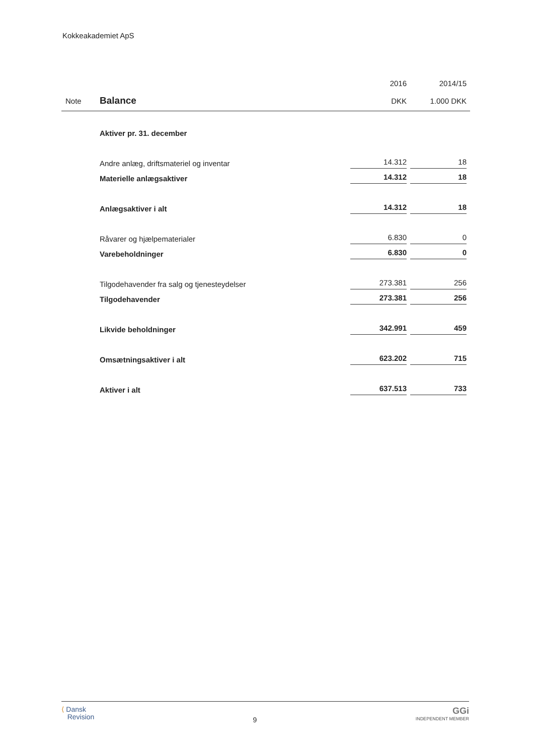Kokkeakademiet ApS
| | | 2016 | 2014/15 |
| Note | Balance | DKK | 1.000 DKK |
| | Aktiver pr. 31. december | | |
| | Andre anlæg, driftsmateriel og inventar | 14.312 | 18 |
| | Materielle anlægsaktiver | 14.312 | 18 |
| | Anlægsaktiver i alt | 14.312 | 18 |
| | Råvarer og hjælpematerialer | 6.830 | 0 |
| | Varebeholdninger | 6.830 | 0 |
| | Tilgodehavender fra salg og tjenesteydelser | 273.381 | 256 |
| | Tilgodehavender | 273.381 | 256 |
| | Likvide beholdninger | 342.991 | 459 |
| | Omsætningsaktiver i alt | 623.202 | 715 |
| | Aktiver i alt | 637.513 | 733 |
⟨ Dansk
Revision
9
GGi
INDEPENDENT MEMBER